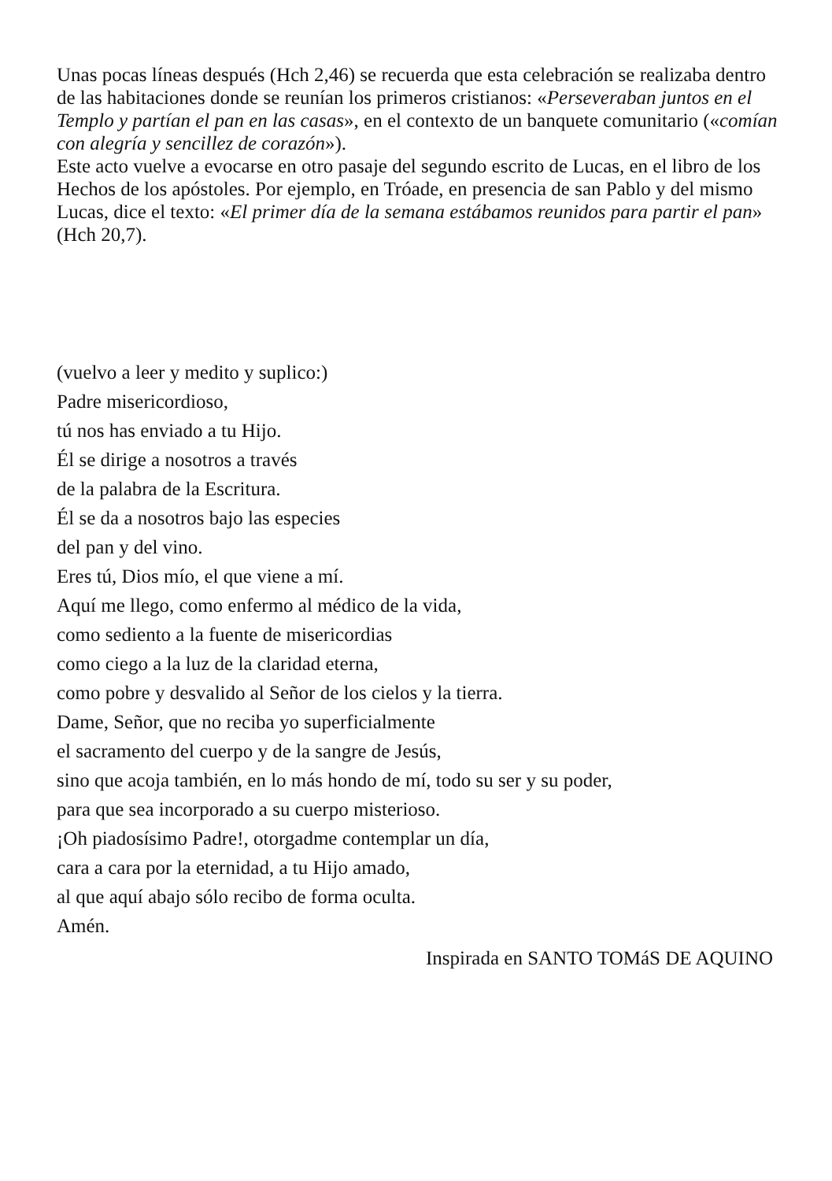Unas pocas líneas después (Hch 2,46) se recuerda que esta celebración se realizaba dentro de las habitaciones donde se reunían los primeros cristianos: «Perseveraban juntos en el Templo y partían el pan en las casas», en el contexto de un banquete comunitario («comían con alegría y sencillez de corazón»).
Este acto vuelve a evocarse en otro pasaje del segundo escrito de Lucas, en el libro de los Hechos de los apóstoles. Por ejemplo, en Tróade, en presencia de san Pablo y del mismo Lucas, dice el texto: «El primer día de la semana estábamos reunidos para partir el pan» (Hch 20,7).
(vuelvo a leer y medito y suplico:)
Padre misericordioso,
tú nos has enviado a tu Hijo.
Él se dirige a nosotros a través
de la palabra de la Escritura.
Él se da a nosotros bajo las especies
del pan y del vino.
Eres tú, Dios mío, el que viene a mí.
Aquí me llego, como enfermo al médico de la vida,
como sediento a la fuente de misericordias
como ciego a la luz de la claridad eterna,
como pobre y desvalido al Señor de los cielos y la tierra.
Dame, Señor, que no reciba yo superficialmente
el sacramento del cuerpo y de la sangre de Jesús,
sino que acoja también, en lo más hondo de mí, todo su ser y su poder,
para que sea incorporado a su cuerpo misterioso.
¡Oh piadosísimo Padre!, otorgadme contemplar un día,
cara a cara por la eternidad, a tu Hijo amado,
al que aquí abajo sólo recibo de forma oculta.
Amén.
Inspirada en SANTO TOMáS DE AQUINO